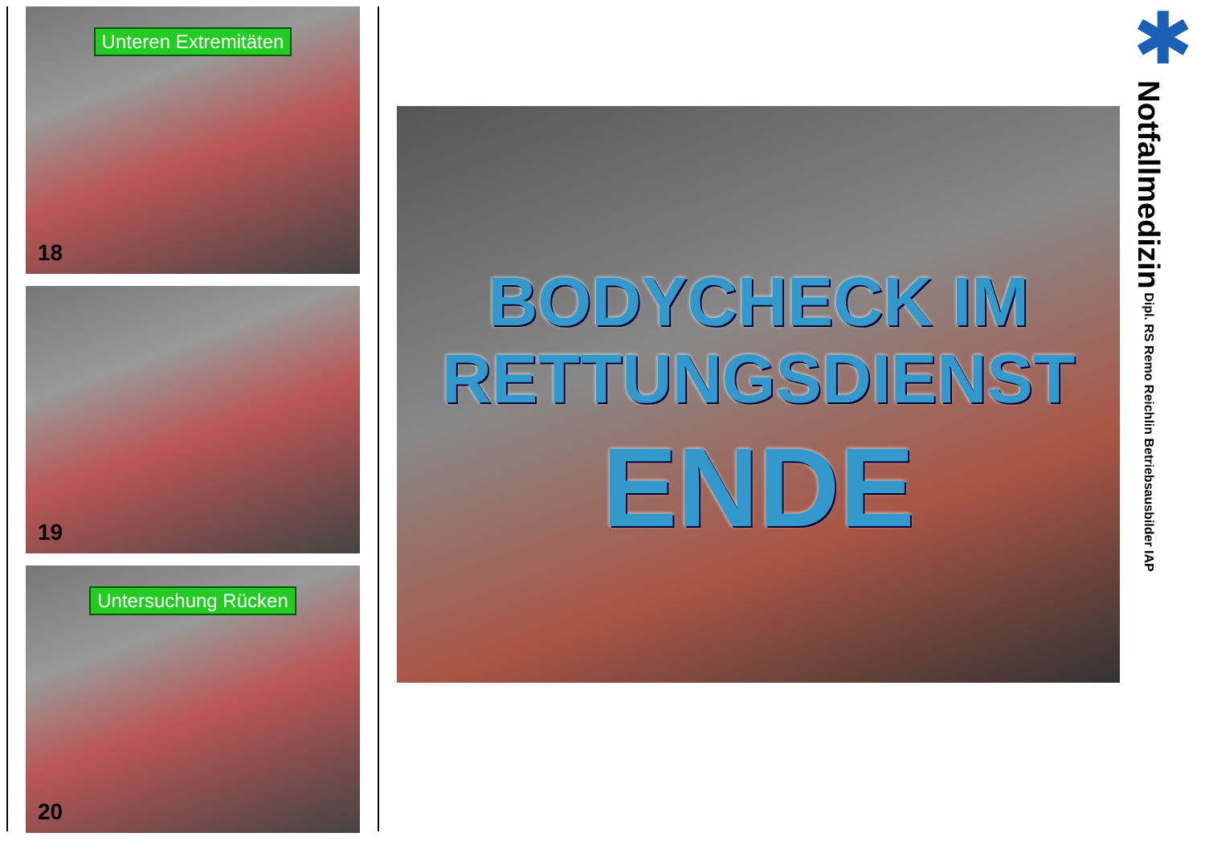Unteren Extremitäten
18
19
Untersuchung Rücken
20
BODYCHECK IM
RETTUNGSDIENST
ENDE
✱
Notfallmedizin Dipl. RS Remo Reichlin Betriebsausbilder IAP